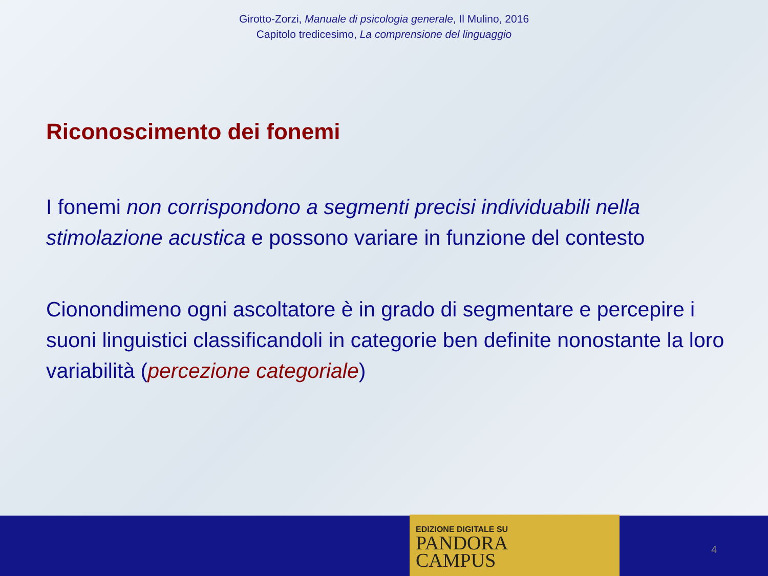Girotto-Zorzi, Manuale di psicologia generale, Il Mulino, 2016
Capitolo tredicesimo, La comprensione del linguaggio
Riconoscimento dei fonemi
I fonemi non corrispondono a segmenti precisi individuabili nella stimolazione acustica e possono variare in funzione del contesto
Cionondimeno ogni ascoltatore è in grado di segmentare e percepire i suoni linguistici classificandoli in categorie ben definite nonostante la loro variabilità (percezione categoriale)
EDIZIONE DIGITALE SU
PANDORA
CAMPUS
4